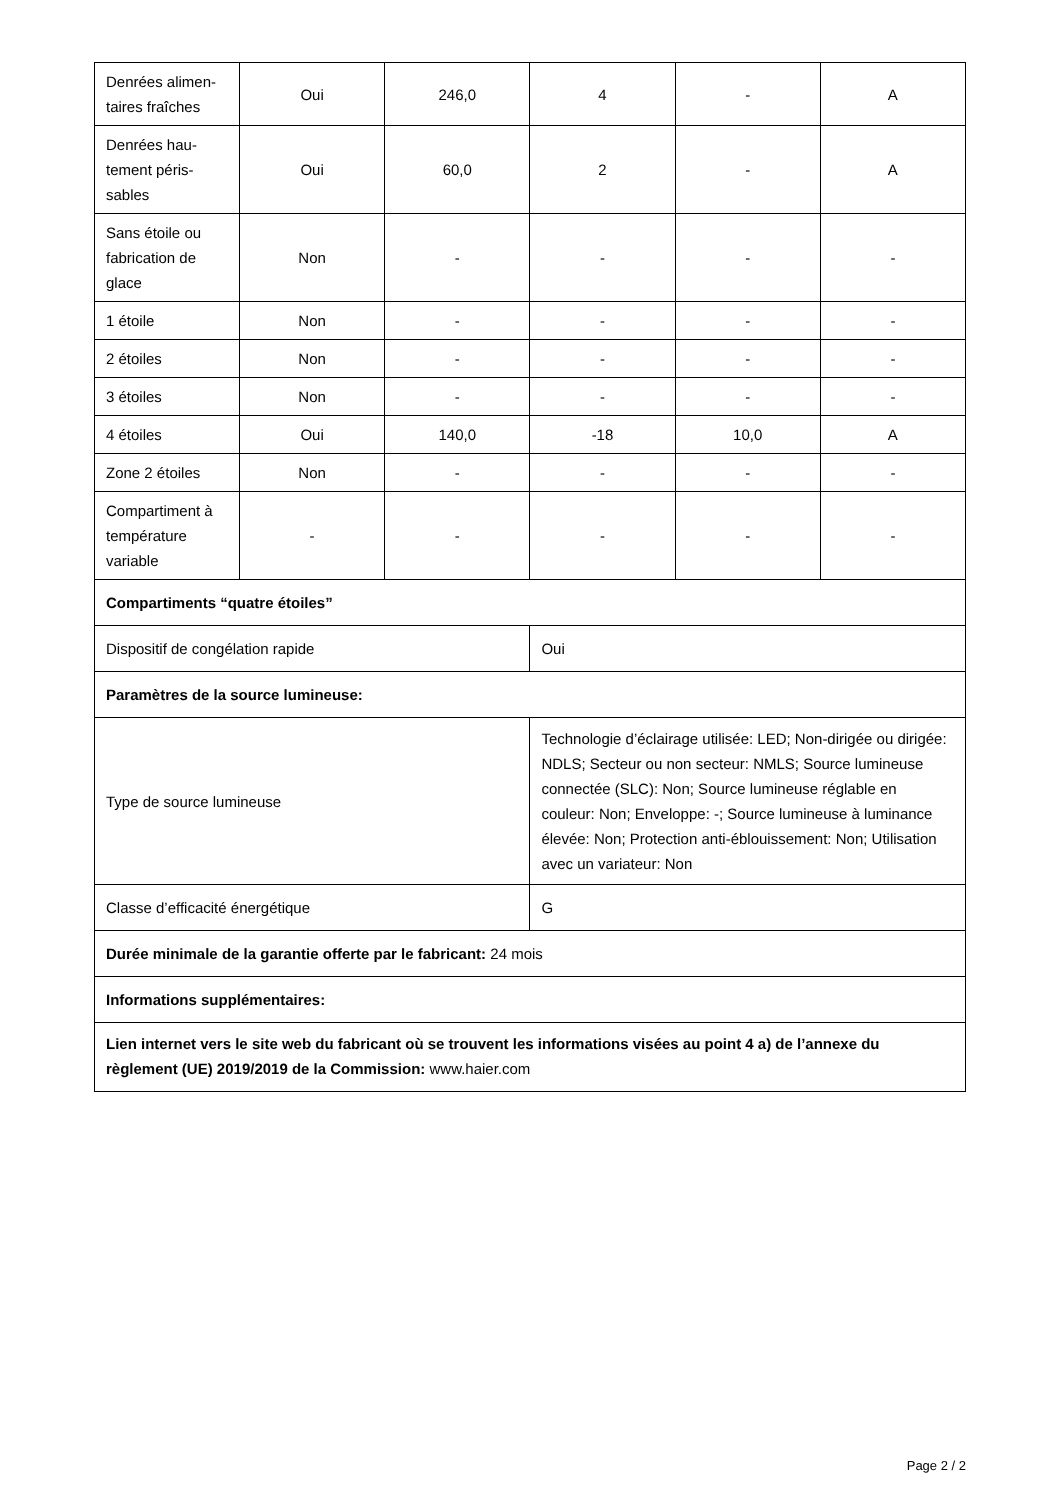| Denrées alimen-taires fraîches | Oui | 246,0 | 4 | - | A |
| Denrées hau-tement péris-sables | Oui | 60,0 | 2 | - | A |
| Sans étoile ou fabrication de glace | Non | - | - | - | - |
| 1 étoile | Non | - | - | - | - |
| 2 étoiles | Non | - | - | - | - |
| 3 étoiles | Non | - | - | - | - |
| 4 étoiles | Oui | 140,0 | -18 | 10,0 | A |
| Zone 2 étoiles | Non | - | - | - | - |
| Compartiment à température variable | - | - | - | - | - |
| Compartiments “quatre étoiles” | | | | | |
| Dispositif de congélation rapide | | | Oui | | |
| Paramètres de la source lumineuse: | | | | | |
| Type de source lumineuse | | | Technologie d’éclairage utilisée: LED; Non-dirigée ou dirigée: NDLS; Secteur ou non secteur: NMLS; Source lumineuse connectée (SLC): Non; Source lumineuse réglable en couleur: Non; Enveloppe: -; Source lumineuse à luminance élevée: Non; Protection anti-éblouissement: Non; Utilisation avec un variateur: Non | | |
| Classe d’efficacité énergétique | | | G | | |
| Durée minimale de la garantie offerte par le fabricant: 24 mois | | | | | |
| Informations supplémentaires: | | | | | |
| Lien internet vers le site web du fabricant où se trouvent les informations visées au point 4 a) de l’annexe du règlement (UE) 2019/2019 de la Commission: www.haier.com | | | | | |
Page 2 / 2